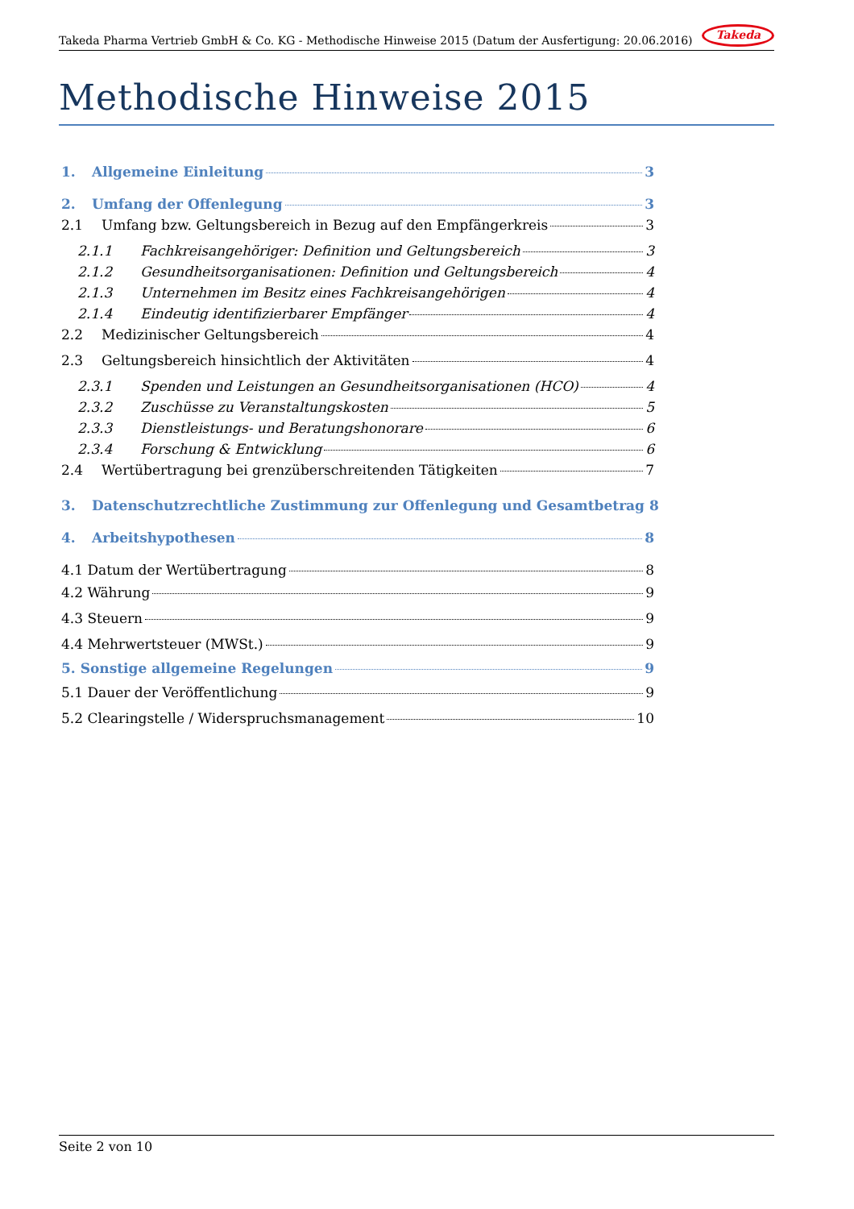Takeda Pharma Vertrieb GmbH & Co. KG - Methodische Hinweise 2015 (Datum der Ausfertigung: 20.06.2016) Takeda
Methodische Hinweise 2015
1. Allgemeine Einleitung 3
2. Umfang der Offenlegung 3
2.1 Umfang bzw. Geltungsbereich in Bezug auf den Empfängerkreis 3
2.1.1 Fachkreisangehöriger: Definition und Geltungsbereich 3
2.1.2 Gesundheitsorganisationen: Definition und Geltungsbereich 4
2.1.3 Unternehmen im Besitz eines Fachkreisangehörigen 4
2.1.4 Eindeutig identifizierbarer Empfänger 4
2.2 Medizinischer Geltungsbereich 4
2.3 Geltungsbereich hinsichtlich der Aktivitäten 4
2.3.1 Spenden und Leistungen an Gesundheitsorganisationen (HCO) 4
2.3.2 Zuschüsse zu Veranstaltungskosten 5
2.3.3 Dienstleistungs- und Beratungshonorare 6
2.3.4 Forschung & Entwicklung 6
2.4 Wertübertragung bei grenzüberschreitenden Tätigkeiten 7
3. Datenschutzrechtliche Zustimmung zur Offenlegung und Gesamtbetrag 8
4. Arbeitshypothesen 8
4.1 Datum der Wertübertragung 8
4.2 Währung 9
4.3 Steuern 9
4.4 Mehrwertsteuer (MWSt.) 9
5. Sonstige allgemeine Regelungen 9
5.1 Dauer der Veröffentlichung 9
5.2 Clearingstelle / Widerspruchsmanagement 10
Seite 2 von 10